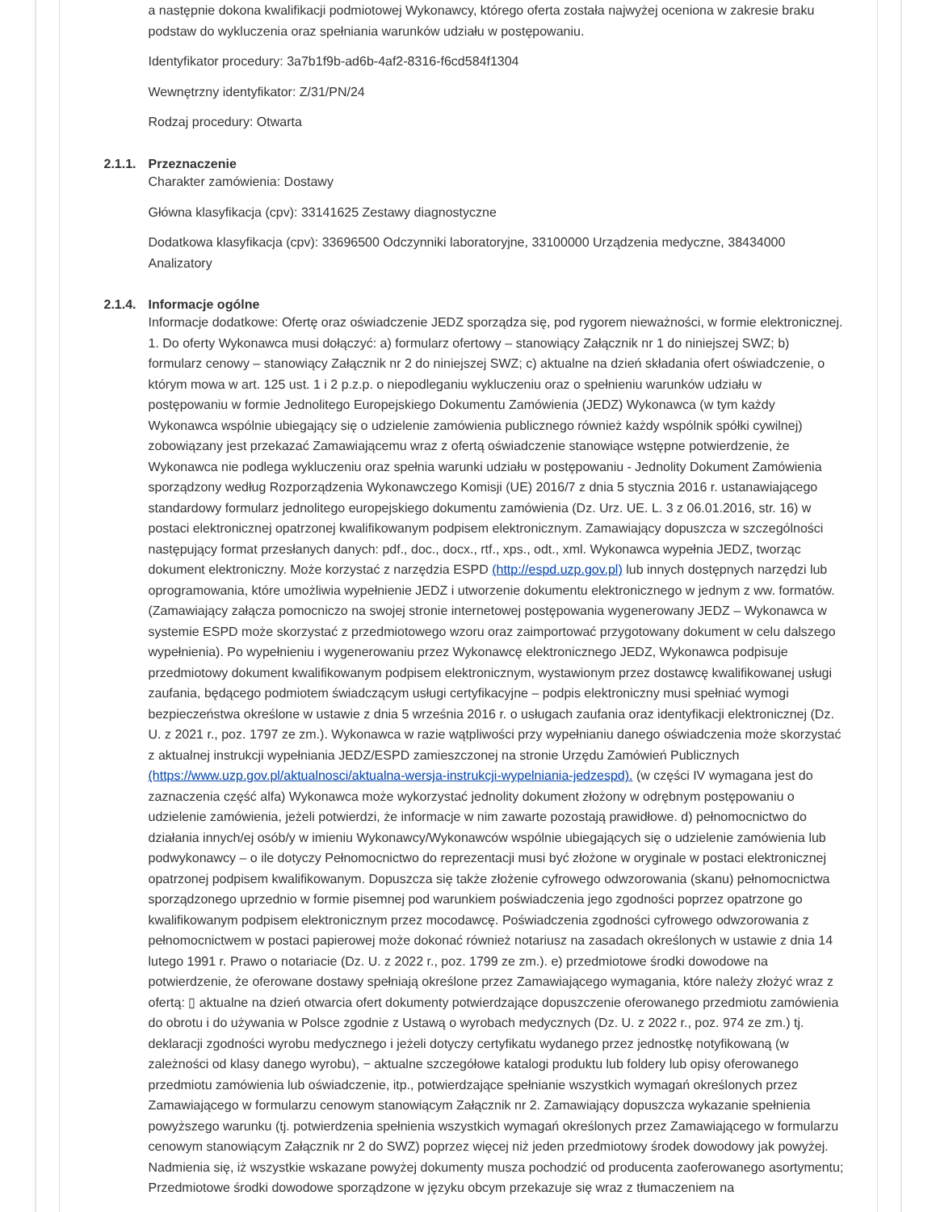a następnie dokona kwalifikacji podmiotowej Wykonawcy, którego oferta została najwyżej oceniona w zakresie braku podstaw do wykluczenia oraz spełniania warunków udziału w postępowaniu.
Identyfikator procedury: 3a7b1f9b-ad6b-4af2-8316-f6cd584f1304
Wewnętrzny identyfikator: Z/31/PN/24
Rodzaj procedury: Otwarta
2.1.1. Przeznaczenie
Charakter zamówienia: Dostawy
Główna klasyfikacja (cpv): 33141625 Zestawy diagnostyczne
Dodatkowa klasyfikacja (cpv): 33696500 Odczynniki laboratoryjne, 33100000 Urządzenia medyczne, 38434000 Analizatory
2.1.4. Informacje ogólne
Informacje dodatkowe: Ofertę oraz oświadczenie JEDZ sporządza się, pod rygorem nieważności, w formie elektronicznej. 1. Do oferty Wykonawca musi dołączyć: a) formularz ofertowy – stanowiący Załącznik nr 1 do niniejszej SWZ; b) formularz cenowy – stanowiący Załącznik nr 2 do niniejszej SWZ; c) aktualne na dzień składania ofert oświadczenie, o którym mowa w art. 125 ust. 1 i 2 p.z.p. o niepodleganiu wykluczeniu oraz o spełnieniu warunków udziału w postępowaniu w formie Jednolitego Europejskiego Dokumentu Zamówienia (JEDZ) Wykonawca (w tym każdy Wykonawca wspólnie ubiegający się o udzielenie zamówienia publicznego również każdy wspólnik spółki cywilnej) zobowiązany jest przekazać Zamawiającemu wraz z ofertą oświadczenie stanowiące wstępne potwierdzenie, że Wykonawca nie podlega wykluczeniu oraz spełnia warunki udziału w postępowaniu - Jednolity Dokument Zamówienia sporządzony według Rozporządzenia Wykonawczego Komisji (UE) 2016/7 z dnia 5 stycznia 2016 r. ustanawiającego standardowy formularz jednolitego europejskiego dokumentu zamówienia (Dz. Urz. UE. L. 3 z 06.01.2016, str. 16) w postaci elektronicznej opatrzonej kwalifikowanym podpisem elektronicznym. Zamawiający dopuszcza w szczególności następujący format przesłanych danych: pdf., doc., docx., rtf., xps., odt., xml. Wykonawca wypełnia JEDZ, tworząc dokument elektroniczny. Może korzystać z narzędzia ESPD (http://espd.uzp.gov.pl) lub innych dostępnych narzędzi lub oprogramowania, które umożliwia wypełnienie JEDZ i utworzenie dokumentu elektronicznego w jednym z ww. formatów. (Zamawiający załącza pomocniczo na swojej stronie internetowej postępowania wygenerowany JEDZ – Wykonawca w systemie ESPD może skorzystać z przedmiotowego wzoru oraz zaimportować przygotowany dokument w celu dalszego wypełnienia). Po wypełnieniu i wygenerowaniu przez Wykonawcę elektronicznego JEDZ, Wykonawca podpisuje przedmiotowy dokument kwalifikowanym podpisem elektronicznym, wystawionym przez dostawcę kwalifikowanej usługi zaufania, będącego podmiotem świadczącym usługi certyfikacyjne – podpis elektroniczny musi spełniać wymogi bezpieczeństwa określone w ustawie z dnia 5 września 2016 r. o usługach zaufania oraz identyfikacji elektronicznej (Dz. U. z 2021 r., poz. 1797 ze zm.). Wykonawca w razie wątpliwości przy wypełnianiu danego oświadczenia może skorzystać z aktualnej instrukcji wypełniania JEDZ/ESPD zamieszczonej na stronie Urzędu Zamówień Publicznych (https://www.uzp.gov.pl/aktualnosci/aktualna-wersja-instrukcji-wypelniania-jedzespd). (w części IV wymagana jest do zaznaczenia część alfa) Wykonawca może wykorzystać jednolity dokument złożony w odrębnym postępowaniu o udzielenie zamówienia, jeżeli potwierdzi, że informacje w nim zawarte pozostają prawidłowe. d) pełnomocnictwo do działania innych/ej osób/y w imieniu Wykonawcy/Wykonawców wspólnie ubiegających się o udzielenie zamówienia lub podwykonawcy – o ile dotyczy Pełnomocnictwo do reprezentacji musi być złożone w oryginale w postaci elektronicznej opatrzonej podpisem kwalifikowanym. Dopuszcza się także złożenie cyfrowego odwzorowania (skanu) pełnomocnictwa sporządzonego uprzednio w formie pisemnej pod warunkiem poświadczenia jego zgodności poprzez opatrzone go kwalifikowanym podpisem elektronicznym przez mocodawcę. Poświadczenia zgodności cyfrowego odwzorowania z pełnomocnictwem w postaci papierowej może dokonać również notariusz na zasadach określonych w ustawie z dnia 14 lutego 1991 r. Prawo o notariacie (Dz. U. z 2022 r., poz. 1799 ze zm.). e) przedmiotowe środki dowodowe na potwierdzenie, że oferowane dostawy spełniają określone przez Zamawiającego wymagania, które należy złożyć wraz z ofertą: ▯ aktualne na dzień otwarcia ofert dokumenty potwierdzające dopuszczenie oferowanego przedmiotu zamówienia do obrotu i do używania w Polsce zgodnie z Ustawą o wyrobach medycznych (Dz. U. z 2022 r., poz. 974 ze zm.) tj. deklaracji zgodności wyrobu medycznego i jeżeli dotyczy certyfikatu wydanego przez jednostkę notyfikowaną (w zależności od klasy danego wyrobu), − aktualne szczegółowe katalogi produktu lub foldery lub opisy oferowanego przedmiotu zamówienia lub oświadczenie, itp., potwierdzające spełnianie wszystkich wymagań określonych przez Zamawiającego w formularzu cenowym stanowiącym Załącznik nr 2. Zamawiający dopuszcza wykazanie spełnienia powyższego warunku (tj. potwierdzenia spełnienia wszystkich wymagań określonych przez Zamawiającego w formularzu cenowym stanowiącym Załącznik nr 2 do SWZ) poprzez więcej niż jeden przedmiotowy środek dowodowy jak powyżej. Nadmienia się, iż wszystkie wskazane powyżej dokumenty musza pochodzić od producenta zaoferowanego asortymentu; Przedmiotowe środki dowodowe sporządzone w języku obcym przekazuje się wraz z tłumaczeniem na